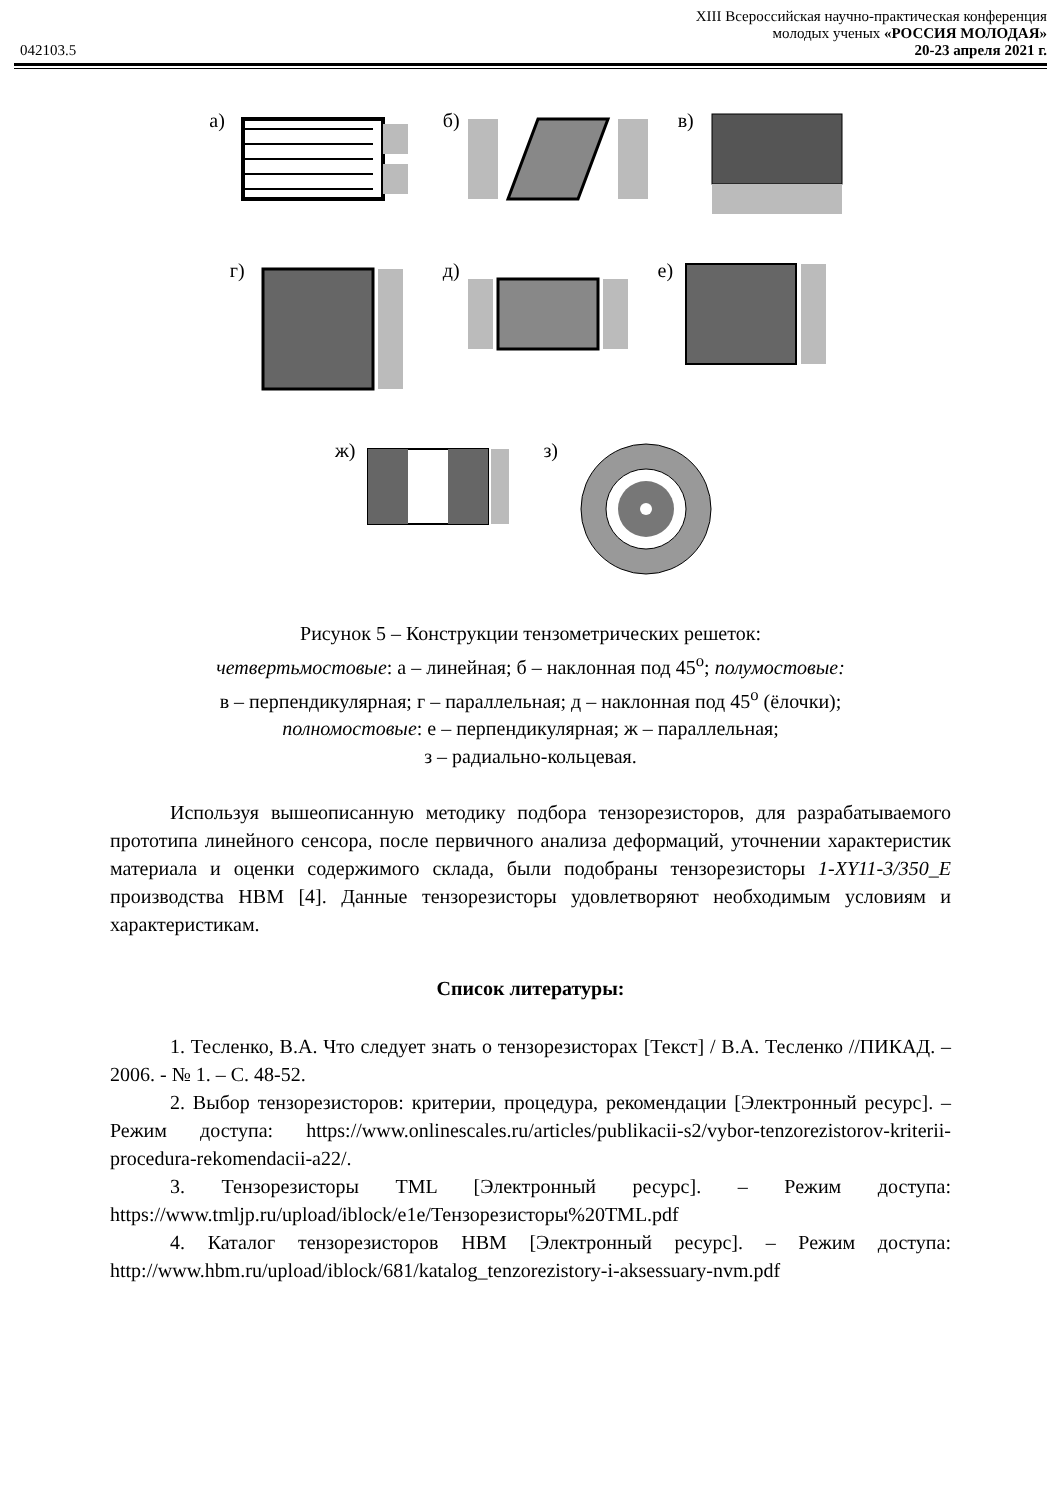XIII Всероссийская научно-практическая конференция
молодых ученых «РОССИЯ МОЛОДАЯ»
042103.5 20-23 апреля 2021 г.
а) б) в)
г) д) е)
ж) з)
Рисунок 5 – Конструкции тензометрических решеток:
четвертьмостовые: а – линейная; б – наклонная под 45<sup>о</sup>; полумостовые:
в – перпендикулярная; г – параллельная; д – наклонная под 45<sup>о</sup> (ёлочки);
полномостовые: е – перпендикулярная; ж – параллельная;
з – радиально-кольцевая.
Используя вышеописанную методику подбора тензорезисторов, для разрабатываемого прототипа линейного сенсора, после первичного анализа деформаций, уточнении характеристик материала и оценки содержимого склада, были подобраны тензорезисторы 1-XY11-3/350_E производства НВМ [4]. Данные тензорезисторы удовлетворяют необходимым условиям и характеристикам.
Список литературы:
1. Тесленко, В.А. Что следует знать о тензорезисторах [Текст] / В.А. Тесленко //ПИКАД. – 2006. - № 1. – С. 48-52.
2. Выбор тензорезисторов: критерии, процедура, рекомендации [Электронный ресурс]. – Режим доступа: https://www.onlinescales.ru/articles/publikacii-s2/vybor-tenzorezistorov-kriterii-procedura-rekomendacii-a22/.
3. Тензорезисторы TML [Электронный ресурс]. – Режим доступа: https://www.tmljp.ru/upload/iblock/e1e/Тензорезисторы%20TML.pdf
4. Каталог тензорезисторов HBM [Электронный ресурс]. – Режим доступа: http://www.hbm.ru/upload/iblock/681/katalog_tenzorezistory-i-aksessuary-nvm.pdf